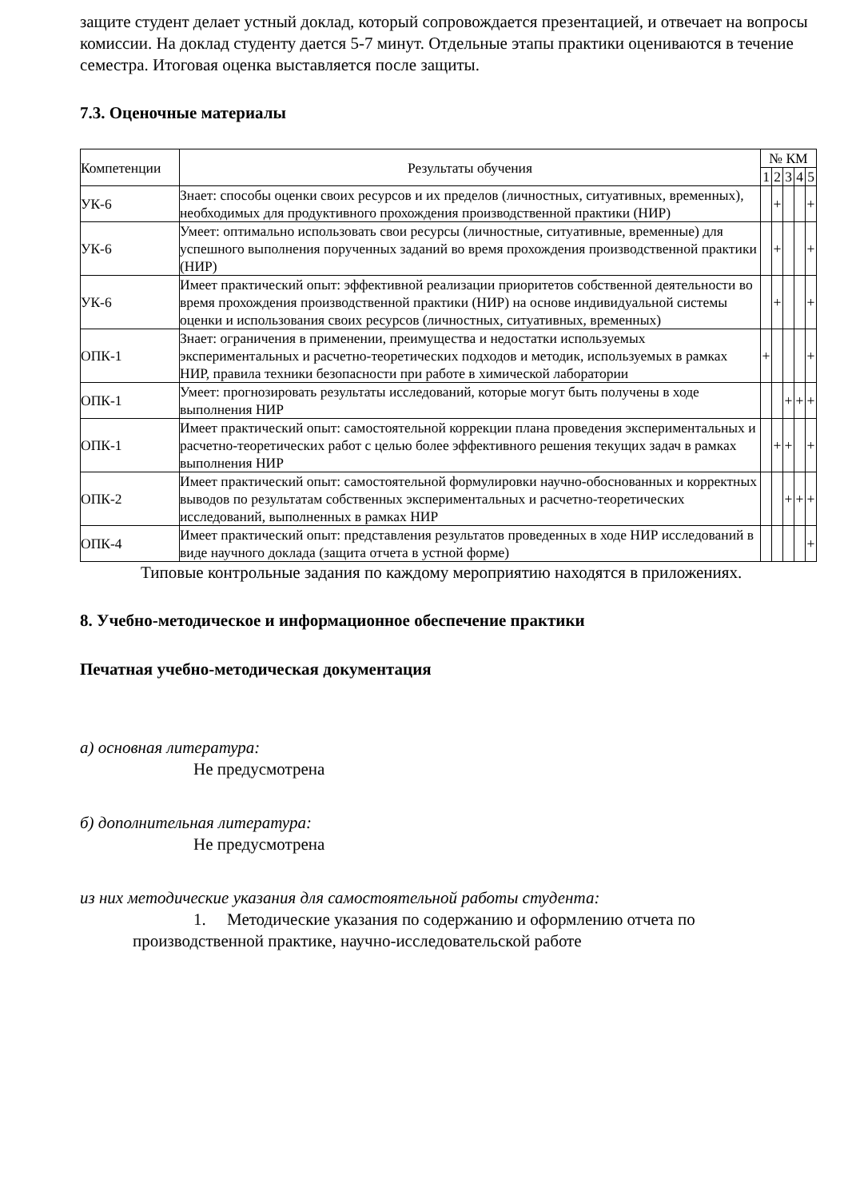защите студент делает устный доклад, который сопровождается презентацией, и отвечает на вопросы комиссии. На доклад студенту дается 5-7 минут. Отдельные этапы практики оцениваются в течение семестра. Итоговая оценка выставляется после защиты.
7.3. Оценочные материалы
| Компетенции | Результаты обучения | № КМ | | | | |
| --- | --- | --- | --- | --- | --- | --- |
| | | 1 | 2 | 3 | 4 | 5 |
| УК-6 | Знает: способы оценки своих ресурсов и их пределов (личностных, ситуативных, временных), необходимых для продуктивного прохождения производственной практики (НИР) | | + | | | + |
| УК-6 | Умеет: оптимально использовать свои ресурсы (личностные, ситуативные, временные) для успешного выполнения порученных заданий во время прохождения производственной практики (НИР) | | + | | | + |
| УК-6 | Имеет практический опыт: эффективной реализации приоритетов собственной деятельности во время прохождения производственной практики (НИР) на основе индивидуальной системы оценки и использования своих ресурсов (личностных, ситуативных, временных) | | + | | | + |
| ОПК-1 | Знает: ограничения в применении, преимущества и недостатки используемых экспериментальных и расчетно-теоретических подходов и методик, используемых в рамках НИР, правила техники безопасности при работе в химической лаборатории | + | | | | + |
| ОПК-1 | Умеет: прогнозировать результаты исследований, которые могут быть получены в ходе выполнения НИР | | | + | + | + |
| ОПК-1 | Имеет практический опыт: самостоятельной коррекции плана проведения экспериментальных и расчетно-теоретических работ с целью более эффективного решения текущих задач в рамках выполнения НИР | | + | + | | + |
| ОПК-2 | Имеет практический опыт: самостоятельной формулировки научно-обоснованных и корректных выводов по результатам собственных экспериментальных и расчетно-теоретических исследований, выполненных в рамках НИР | | | + | + | + |
| ОПК-4 | Имеет практический опыт: представления результатов проведенных в ходе НИР исследований в виде научного доклада (защита отчета в устной форме) | | | | | + |
Типовые контрольные задания по каждому мероприятию находятся в приложениях.
8. Учебно-методическое и информационное обеспечение практики
Печатная учебно-методическая документация
а) основная литература:
Не предусмотрена
б) дополнительная литература:
Не предусмотрена
из них методические указания для самостоятельной работы студента:
1. Методические указания по содержанию и оформлению отчета по производственной практике, научно-исследовательской работе